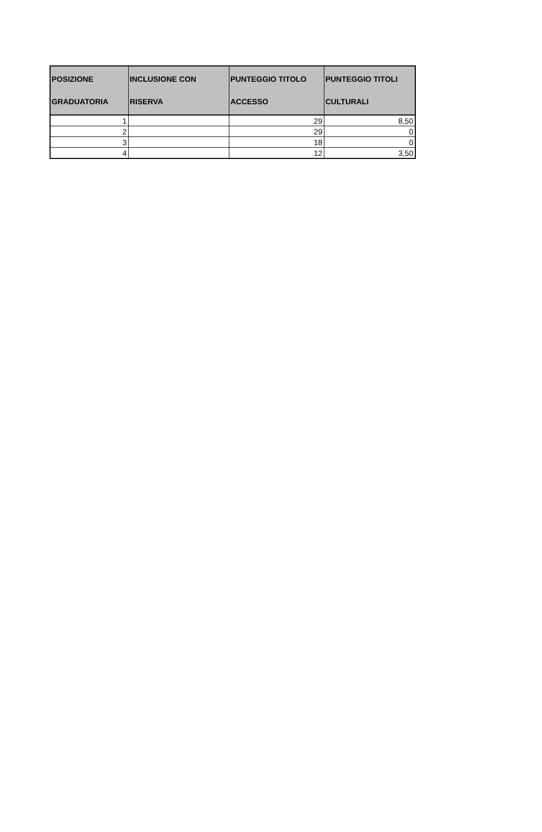| POSIZIONE GRADUATORIA | INCLUSIONE CON RISERVA | PUNTEGGIO TITOLO ACCESSO | PUNTEGGIO TITOLI CULTURALI |
| --- | --- | --- | --- |
| 1 | | 29 | 8,50 |
| 2 | | 29 | 0 |
| 3 | | 18 | 0 |
| 4 | | 12 | 3,50 |